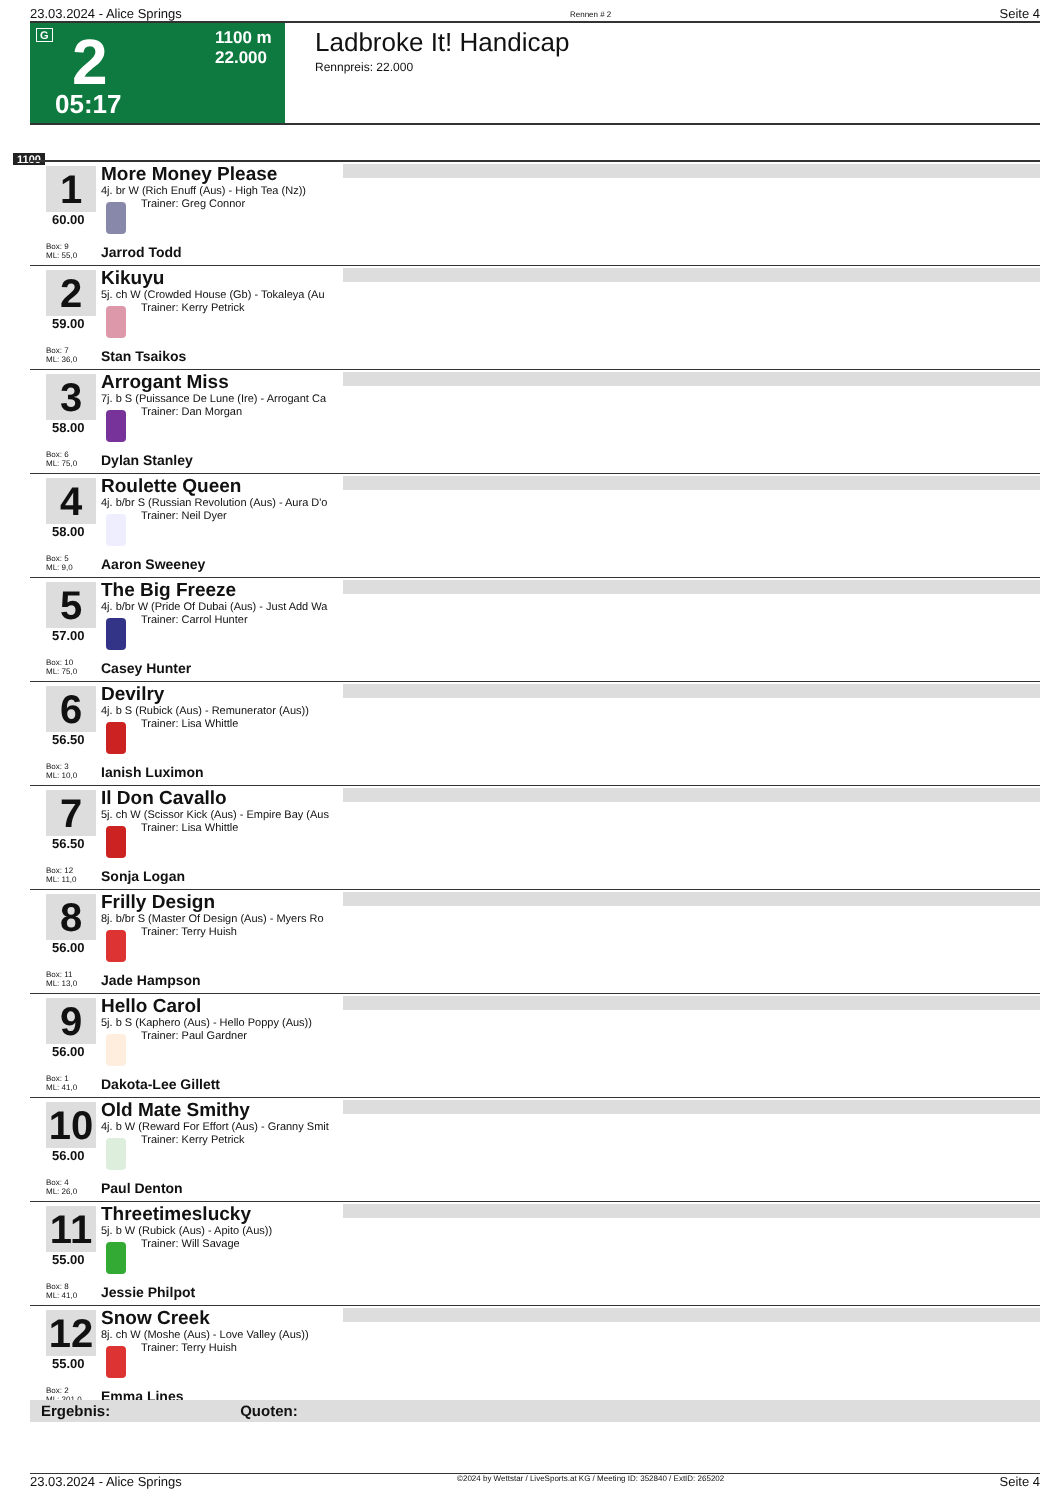23.03.2024 - Alice Springs Rennen # 2 Seite 4
G 2 1100 m
22.000
05:17
Ladbroke It! Handicap
Rennpreis: 22.000
1100
1
60.00
Box: 9
ML: 55,0
More Money Please
4j. br W (Rich Enuff (Aus) - High Tea (Nz))
Trainer: Greg Connor
Jarrod Todd
2
59.00
Box: 7
ML: 36,0
Kikuyu
5j. ch W (Crowded House (Gb) - Tokaleya (Au
Trainer: Kerry Petrick
Stan Tsaikos
3
58.00
Box: 6
ML: 75,0
Arrogant Miss
7j. b S (Puissance De Lune (Ire) - Arrogant Ca
Trainer: Dan Morgan
Dylan Stanley
4
58.00
Box: 5
ML: 9,0
Roulette Queen
4j. b/br S (Russian Revolution (Aus) - Aura D'o
Trainer: Neil Dyer
Aaron Sweeney
5
57.00
Box: 10
ML: 75,0
The Big Freeze
4j. b/br W (Pride Of Dubai (Aus) - Just Add Wa
Trainer: Carrol Hunter
Casey Hunter
6
56.50
Box: 3
ML: 10,0
Devilry
4j. b S (Rubick (Aus) - Remunerator (Aus))
Trainer: Lisa Whittle
Ianish Luximon
7
56.50
Box: 12
ML: 11,0
Il Don Cavallo
5j. ch W (Scissor Kick (Aus) - Empire Bay (Aus
Trainer: Lisa Whittle
Sonja Logan
8
56.00
Box: 11
ML: 13,0
Frilly Design
8j. b/br S (Master Of Design (Aus) - Myers Ro
Trainer: Terry Huish
Jade Hampson
9
56.00
Box: 1
ML: 41,0
Hello Carol
5j. b S (Kaphero (Aus) - Hello Poppy (Aus))
Trainer: Paul Gardner
Dakota-Lee Gillett
10
56.00
Box: 4
ML: 26,0
Old Mate Smithy
4j. b W (Reward For Effort (Aus) - Granny Smit
Trainer: Kerry Petrick
Paul Denton
11
55.00
Box: 8
ML: 41,0
Threetimeslucky
5j. b W (Rubick (Aus) - Apito (Aus))
Trainer: Will Savage
Jessie Philpot
12
55.00
Box: 2
ML: 201,0
Snow Creek
8j. ch W (Moshe (Aus) - Love Valley (Aus))
Trainer: Terry Huish
Emma Lines
Ergebnis: Quoten:
23.03.2024 - Alice Springs ©2024 by Wettstar / LiveSports.at KG / Meeting ID: 352840 / ExtID: 265202 Seite 4